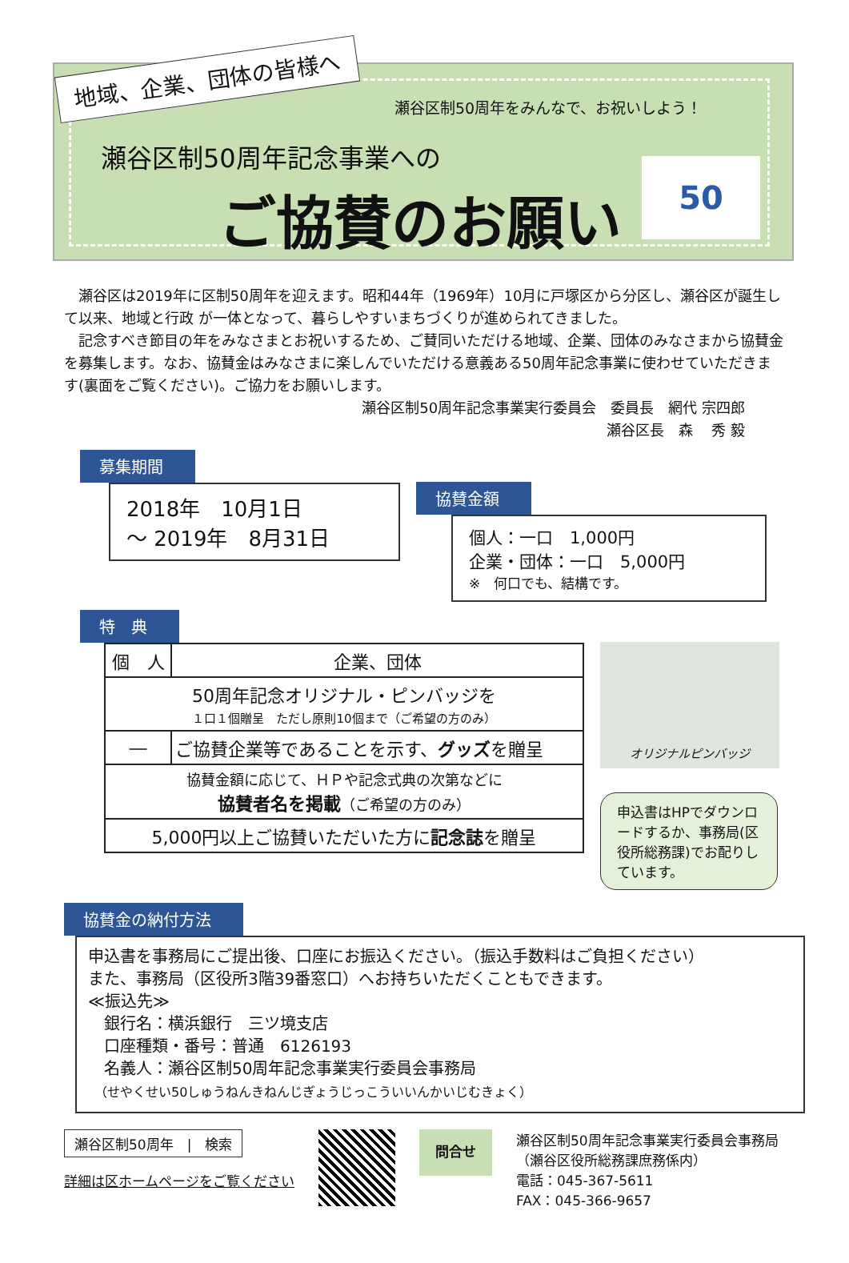地域、企業、団体の皆様へ
瀬谷区制50周年をみんなで、お祝いしよう！
瀬谷区制50周年記念事業への
ご協賛のお願い
50
　瀬谷区は2019年に区制50周年を迎えます。昭和44年（1969年）10月に戸塚区から分区し、瀬谷区が誕生して以来、地域と行政 が一体となって、暮らしやすいまちづくりが進められてきました。
　記念すべき節目の年をみなさまとお祝いするため、ご賛同いただける地域、企業、団体のみなさまから協賛金を募集します。なお、協賛金はみなさまに楽しんでいただける意義ある50周年記念事業に使わせていただきます(裏面をご覧ください)。ご協力をお願いします。
瀬谷区制50周年記念事業実行委員会　委員長　網代 宗四郎
瀬谷区長　森　 秀 毅
募集期間
2018年　10月1日
～ 2019年　8月31日
協賛金額
個人：一口　1,000円
企業・団体：一口　5,000円
※　何口でも、結構です。
特　典
| 個 人 | 企業、団体 |
| --- | --- |
| 50周年記念オリジナル・ピンバッジを １口１個贈呈 ただし原則10個まで（ご希望の方のみ） | |
| ― | ご協賛企業等であることを示す、 グッズ を贈呈 |
| 協賛金額に応じて、ＨＰや記念式典の次第などに 協賛者名を掲載 （ご希望の方のみ） | |
| 5,000円以上ご協賛いただいた方に 記念誌 を贈呈 | |
オリジナルピンバッジ
申込書はHPでダウンロードするか、事務局(区役所総務課)でお配りしています。
協賛金の納付方法
申込書を事務局にご提出後、口座にお振込ください。（振込手数料はご負担ください）
また、事務局（区役所3階39番窓口）へお持ちいただくこともできます。
≪振込先≫
　銀行名：横浜銀行　三ツ境支店
　口座種類・番号：普通　6126193
　名義人：瀬谷区制50周年記念事業実行委員会事務局
　（せやくせい50しゅうねんきねんじぎょうじっこういいんかいじむきょく）
瀬谷区制50周年　|　検索
詳細は区ホームページをご覧ください
問合せ
瀬谷区制50周年記念事業実行委員会事務局
（瀬谷区役所総務課庶務係内）
電話：045-367-5611
FAX：045-366-9657